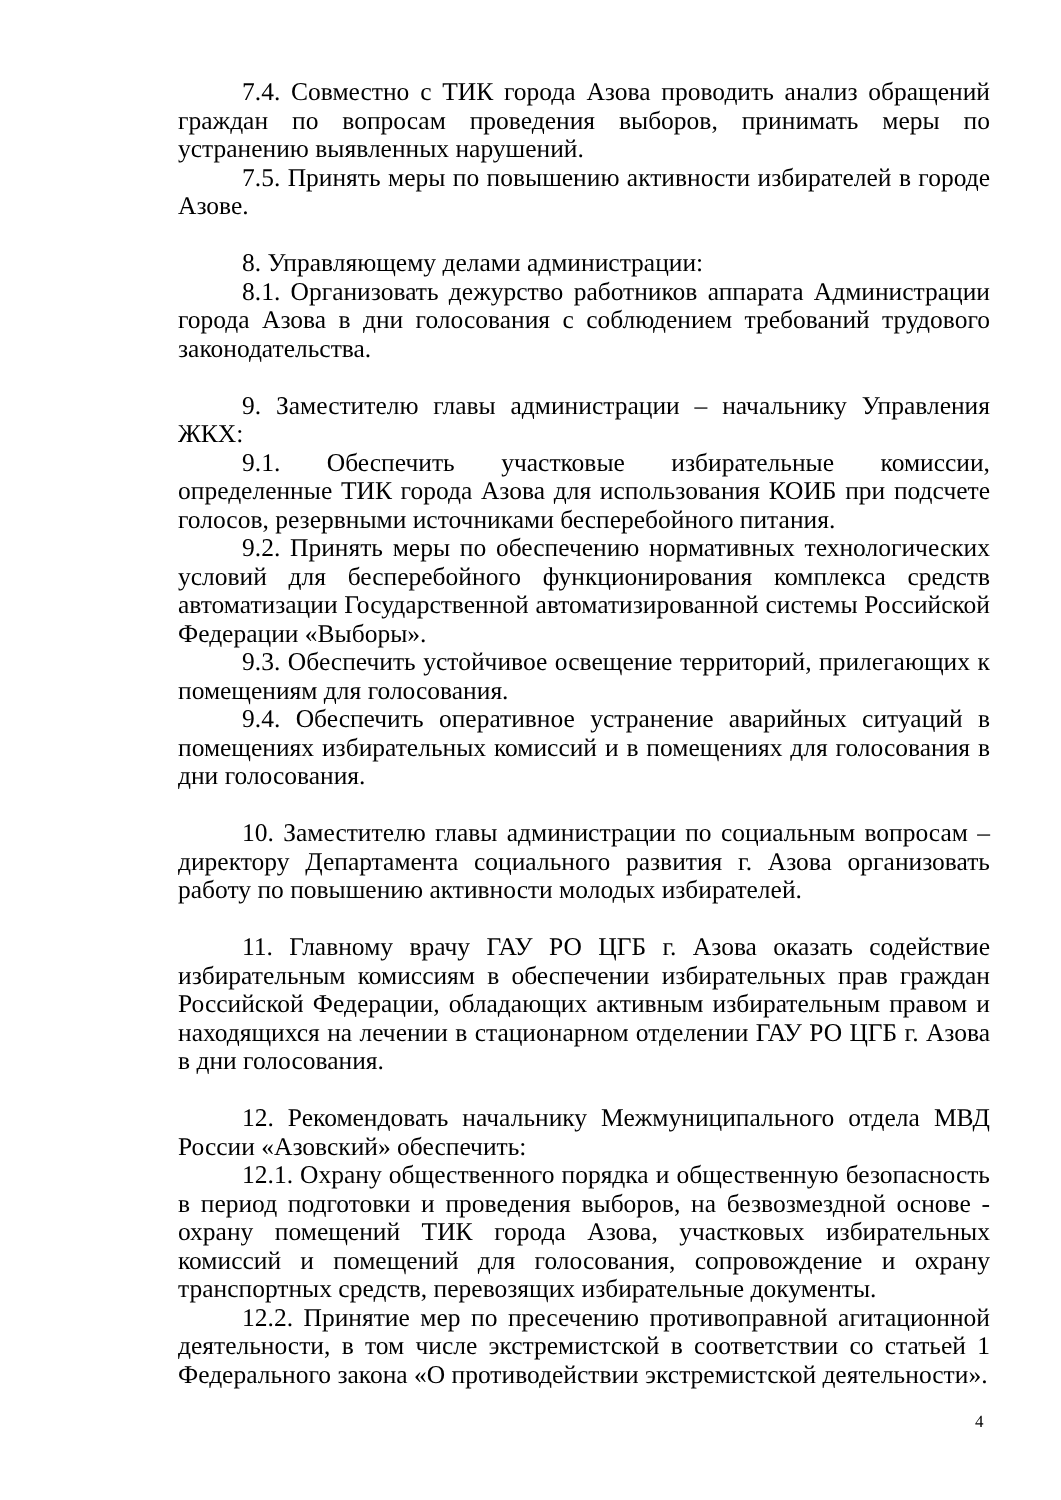7.4. Совместно с ТИК города Азова проводить анализ обращений граждан по вопросам проведения выборов, принимать меры по устранению выявленных нарушений.
7.5. Принять меры по повышению активности избирателей в городе Азове.
8. Управляющему делами администрации:
8.1. Организовать дежурство работников аппарата Администрации города Азова в дни голосования с соблюдением требований трудового законодательства.
9. Заместителю главы администрации – начальнику Управления ЖКХ:
9.1. Обеспечить участковые избирательные комиссии, определенные ТИК города Азова для использования КОИБ при подсчете голосов, резервными источниками бесперебойного питания.
9.2. Принять меры по обеспечению нормативных технологических условий для бесперебойного функционирования комплекса средств автоматизации Государственной автоматизированной системы Российской Федерации «Выборы».
9.3. Обеспечить устойчивое освещение территорий, прилегающих к помещениям для голосования.
9.4. Обеспечить оперативное устранение аварийных ситуаций в помещениях избирательных комиссий и в помещениях для голосования в дни голосования.
10. Заместителю главы администрации по социальным вопросам – директору Департамента социального развития г. Азова организовать работу по повышению активности молодых избирателей.
11. Главному врачу ГАУ РО ЦГБ г. Азова оказать содействие избирательным комиссиям в обеспечении избирательных прав граждан Российской Федерации, обладающих активным избирательным правом и находящихся на лечении в стационарном отделении ГАУ РО ЦГБ г. Азова в дни голосования.
12. Рекомендовать начальнику Межмуниципального отдела МВД России «Азовский» обеспечить:
12.1. Охрану общественного порядка и общественную безопасность в период подготовки и проведения выборов, на безвозмездной основе - охрану помещений ТИК города Азова, участковых избирательных комиссий и помещений для голосования, сопровождение и охрану транспортных средств, перевозящих избирательные документы.
12.2. Принятие мер по пресечению противоправной агитационной деятельности, в том числе экстремистской в соответствии со статьей 1 Федерального закона «О противодействии экстремистской деятельности».
4